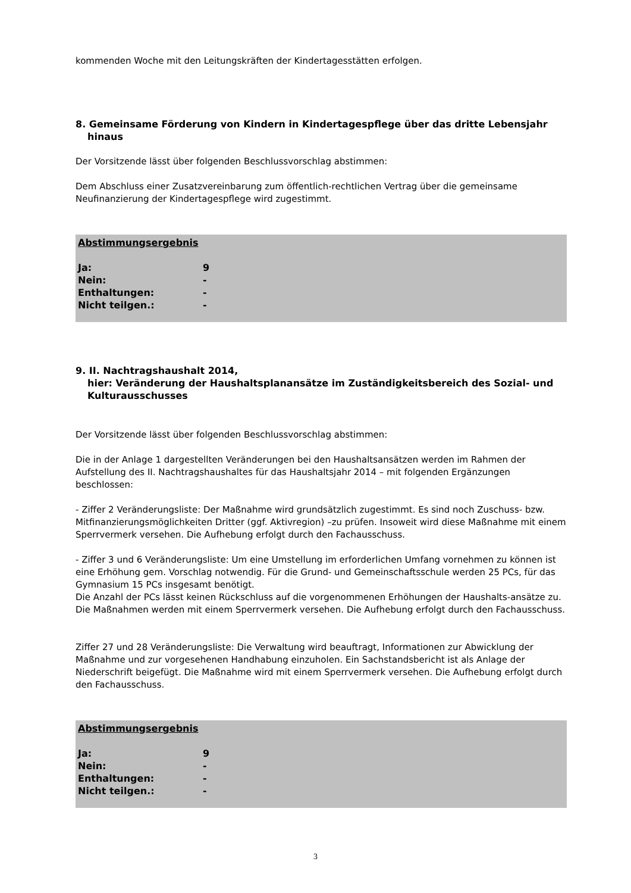kommenden Woche mit den Leitungskräften der Kindertagesstätten erfolgen.
8. Gemeinsame Förderung von Kindern in Kindertagespflege über das dritte Lebensjahr hinaus
Der Vorsitzende lässt über folgenden Beschlussvorschlag abstimmen:
Dem Abschluss einer Zusatzvereinbarung zum öffentlich-rechtlichen Vertrag über die gemeinsame Neufinanzierung der Kindertagespflege wird zugestimmt.
| Abstimmungsergebnis | |
| --- | --- |
| Ja: | 9 |
| Nein: | - |
| Enthaltungen: | - |
| Nicht teilgen.: | - |
9. II. Nachtragshaushalt 2014,
hier: Veränderung der Haushaltsplanansätze im Zuständigkeitsbereich des Sozial- und Kulturausschusses
Der Vorsitzende lässt über folgenden Beschlussvorschlag abstimmen:
Die in der Anlage 1 dargestellten Veränderungen bei den Haushaltsansätzen werden im Rahmen der Aufstellung des II. Nachtragshaushaltes für das Haushaltsjahr 2014 – mit folgenden Ergänzungen beschlossen:
- Ziffer 2 Veränderungsliste: Der Maßnahme wird grundsätzlich zugestimmt. Es sind noch Zuschuss- bzw. Mitfinanzierungsmöglichkeiten Dritter (ggf. Aktivregion) –zu prüfen. Insoweit wird diese Maßnahme mit einem Sperrvermerk versehen. Die Aufhebung erfolgt durch den Fachausschuss.
- Ziffer 3 und 6 Veränderungsliste: Um eine Umstellung im erforderlichen Umfang vornehmen zu können ist eine Erhöhung gem. Vorschlag notwendig. Für die Grund- und Gemeinschaftsschule werden 25 PCs, für das Gymnasium 15 PCs insgesamt benötigt.
Die Anzahl der PCs lässt keinen Rückschluss auf die vorgenommenen Erhöhungen der Haushalts-ansätze zu. Die Maßnahmen werden mit einem Sperrvermerk versehen. Die Aufhebung erfolgt durch den Fachausschuss.
Ziffer 27 und 28 Veränderungsliste: Die Verwaltung wird beauftragt, Informationen zur Abwicklung der Maßnahme und zur vorgesehenen Handhabung einzuholen. Ein Sachstandsbericht ist als Anlage der Niederschrift beigefügt. Die Maßnahme wird mit einem Sperrvermerk versehen. Die Aufhebung erfolgt durch den Fachausschuss.
| Abstimmungsergebnis | |
| --- | --- |
| Ja: | 9 |
| Nein: | - |
| Enthaltungen: | - |
| Nicht teilgen.: | - |
3